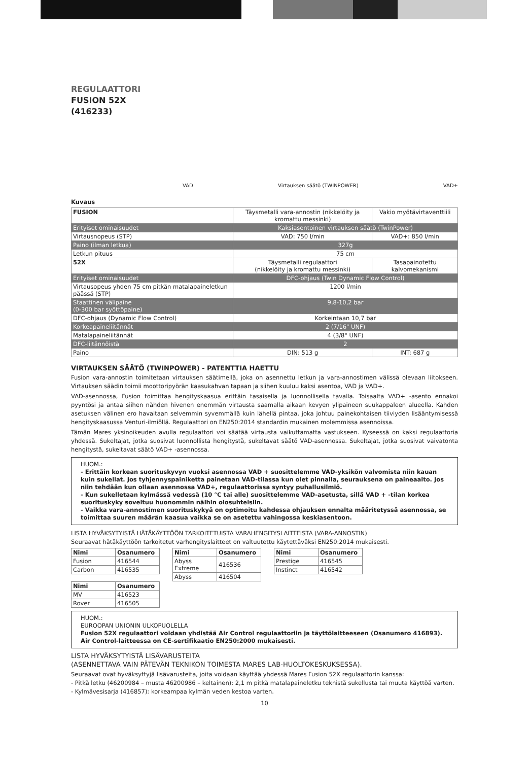REGULAATTORI
FUSION 52X
(416233)
VAD Virtauksen säätö (TWINPOWER) VAD+
Kuvaus
| FUSION | Täysmetalli vara-annostin (nikkelöity ja kromattu messinki) | Vakio myötävirtaventtiili |
| Erityiset ominaisuudet | Kaksiasentoinen virtauksen säätö (TwinPower) | |
| Virtausnopeus (STP) | VAD: 750 l/min | VAD+: 850 l/min |
| Paino (ilman letkua) | 327g | |
| Letkun pituus | 75 cm | |
| 52X | Täysmetalli regulaattori (nikkelöity ja kromattu messinki) | Tasapainotettu kalvomekanismi |
| Erityiset ominaisuudet | DFC-ohjaus (Twin Dynamic Flow Control) | |
| Virtausopeus yhden 75 cm pitkän matalapaineletkun päässä (STP) | 1200 l/min | |
| Staattinen välipaine (0-300 bar syöttöpaine) | 9,8-10,2 bar | |
| DFC-ohjaus (Dynamic Flow Control) | Korkeintaan 10,7 bar | |
| Korkeapaineliitännät | 2 (7/16" UNF) | |
| Matalapaineliitännät | 4 (3/8" UNF) | |
| DFC-liitännöistä | 2 | |
| Paino | DIN: 513 g | INT: 687 g |
VIRTAUKSEN SÄÄTÖ (TWINPOWER) - PATENTTIA HAETTU
Fusion vara-annostin toimitetaan virtauksen säätimellä, joka on asennettu letkun ja vara-annostimen välissä olevaan liitokseen. Virtauksen säädin toimii moottoripyörän kaasukahvan tapaan ja siihen kuuluu kaksi asentoa, VAD ja VAD+.
VAD-asennossa, Fusion toimittaa hengityskaasua erittäin tasaisella ja luonnollisella tavalla. Toisaalta VAD+ -asento ennakoi pyyntösi ja antaa siihen nähden hivenen enemmän virtausta saamalla aikaan kevyen ylipaineen suukappaleen alueella. Kahden asetuksen välinen ero havaitaan selvemmin syvemmällä kuin lähellä pintaa, joka johtuu painekohtaisen tiiviyden lisääntymisessä hengityskaasussa Venturi-ilmiöllä. Regulaattori on EN250:2014 standardin mukainen molemmissa asennoissa.
Tämän Mares yksinoikeuden avulla regulaattori voi säätää virtausta vaikuttamatta vastukseen. Kyseessä on kaksi regulaattoria yhdessä. Sukeltajat, jotka suosivat luonnollista hengitystä, sukeltavat säätö VAD-asennossa. Sukeltajat, jotka suosivat vaivatonta hengitystä, sukeltavat säätö VAD+ -asennossa.
HUOM.:
- Erittäin korkean suorituskyvyn vuoksi asennossa VAD + suosittelemme VAD-yksikön valvomista niin kauan kuin sukellat. Jos tyhjennyspainiketta painetaan VAD-tilassa kun olet pinnalla, seurauksena on paineaalto. Jos niin tehdään kun ollaan asennossa VAD+, regulaattorissa syntyy puhallusilmiö.
- Kun sukelletaan kylmässä vedessä (10 °C tai alle) suosittelemme VAD-asetusta, sillä VAD + -tilan korkea suorituskyky soveltuu huonommin näihin olosuhteisiin.
- Vaikka vara-annostimen suorituskykyä on optimoitu kahdessa ohjauksen ennalta määritetyssä asennossa, se toimittaa suuren määrän kaasua vaikka se on asetettu vahingossa keskiasentoon.
LISTA HYVÄKSYTYISTÄ HÄTÄKÄYTTÖÖN TARKOITETUISTA VARAHENGITYSLAITTEISTA (VARA-ANNOSTIN)
Seuraavat hätäkäyttöön tarkoitetut varhengityslaitteet on valtuutettu käytettäväksi EN250:2014 mukaisesti.
| Nimi | Osanumero |
| --- | --- |
| Fusion | 416544 |
| Carbon | 416535 |
| Nimi | Osanumero |
| --- | --- |
| Abyss Extreme | 416536 |
| Abyss | 416504 |
| Nimi | Osanumero |
| --- | --- |
| Prestige | 416545 |
| Instinct | 416542 |
| Nimi | Osanumero |
| --- | --- |
| MV | 416523 |
| Rover | 416505 |
HUOM.:
EUROOPAN UNIONIN ULKOPUOLELLA
Fusion 52X regulaattori voidaan yhdistää Air Control regulaattoriin ja täyttölaitteeseen (Osanumero 416893). Air Control-laitteessa on CE-sertifikaatio EN250:2000 mukaisesti.
LISTA HYVÄKSYTYISTÄ LISÄVARUSTEITA
(ASENNETTAVA VAIN PÄTEVÄN TEKNIKON TOIMESTA MARES LAB-HUOLTOKESKUKSESSA).
Seuraavat ovat hyväksyttyjä lisävarusteita, joita voidaan käyttää yhdessä Mares Fusion 52X regulaattorin kanssa:
- Pitkä letku (46200984 – musta 46200986 – keltainen): 2,1 m pitkä matalapaineletku teknistä sukellusta tai muuta käyttöä varten.
- Kylmävesisarja (416857): korkeampaa kylmän veden kestoa varten.
10